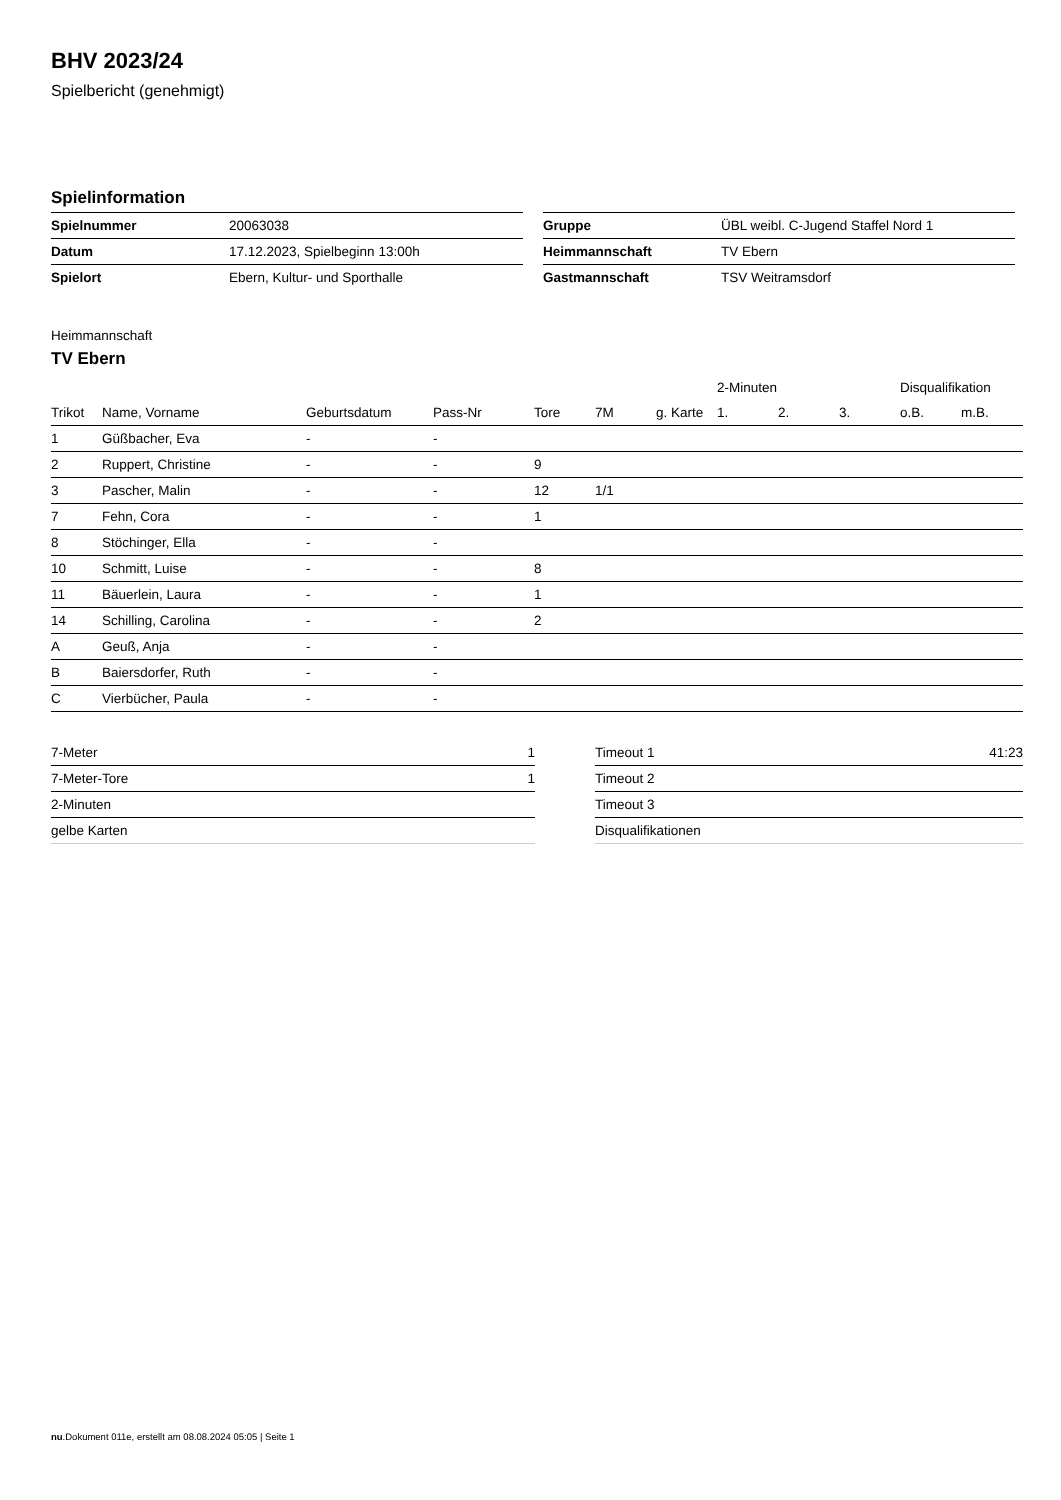BHV 2023/24
Spielbericht (genehmigt)
Spielinformation
| Spielnummer | 20063038 |
| Datum | 17.12.2023, Spielbeginn 13:00h |
| Spielort | Ebern, Kultur- und Sporthalle |
| Gruppe | ÜBL weibl. C-Jugend Staffel Nord 1 |
| Heimmannschaft | TV Ebern |
| Gastmannschaft | TSV Weitramsdorf |
Heimmannschaft
TV Ebern
| | | | | | | | 2-Minuten | | | Disqualifikation | |
| --- | --- | --- | --- | --- | --- | --- | --- | --- | --- | --- | --- |
| Trikot | Name, Vorname | Geburtsdatum | Pass-Nr | Tore | 7M | g. Karte | 1. | 2. | 3. | o.B. | m.B. |
| 1 | Güßbacher, Eva | - | - | | | | | | | | |
| 2 | Ruppert, Christine | - | - | 9 | | | | | | | |
| 3 | Pascher, Malin | - | - | 12 | 1/1 | | | | | | |
| 7 | Fehn, Cora | - | - | 1 | | | | | | | |
| 8 | Stöchinger, Ella | - | - | | | | | | | | |
| 10 | Schmitt, Luise | - | - | 8 | | | | | | | |
| 11 | Bäuerlein, Laura | - | - | 1 | | | | | | | |
| 14 | Schilling, Carolina | - | - | 2 | | | | | | | |
| A | Geuß, Anja | - | - | | | | | | | | |
| B | Baiersdorfer, Ruth | - | - | | | | | | | | |
| C | Vierbücher, Paula | - | - | | | | | | | | |
| 7-Meter | 1 |
| 7-Meter-Tore | 1 |
| 2-Minuten | |
| gelbe Karten | |
| Timeout 1 | 41:23 |
| Timeout 2 | |
| Timeout 3 | |
| Disqualifikationen | |
nu.Dokument 011e, erstellt am 08.08.2024 05:05 | Seite 1